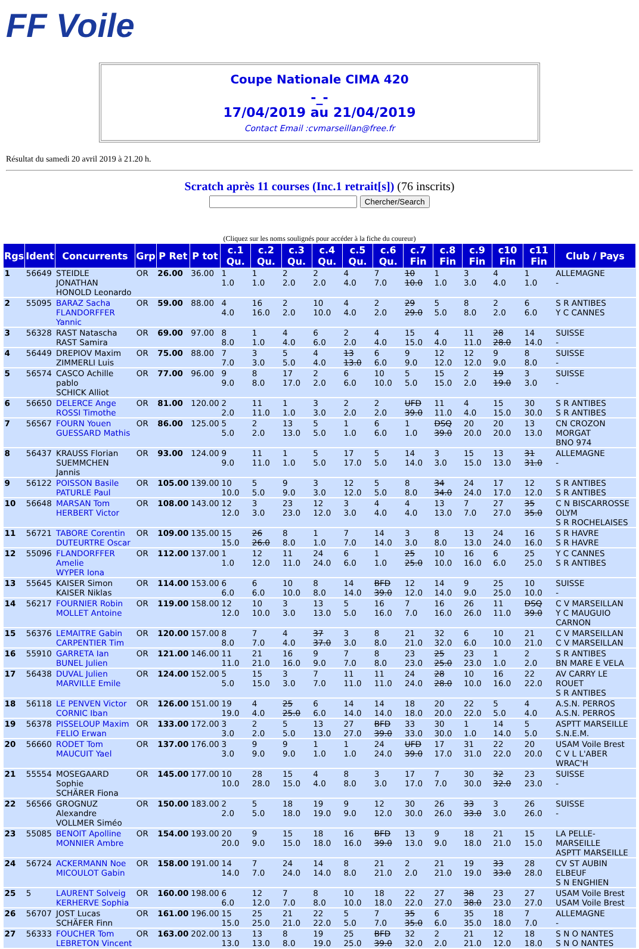FF Voile
Coupe Nationale CIMA 420
-_-
17/04/2019 au 21/04/2019
Contact Email :cvmarseillan@free.fr
Résultat du samedi 20 avril 2019 à 21.20 h.
Scratch après 11 courses (Inc.1 retrait[s]) (76 inscrits)
Chercher/Search
(Cliquez sur les noms soulignés pour accéder à la fiche du coureur)
| Rgs | Ident | Concurrents | Grp | P Ret | P tot | c.1 Qu. | c.2 Qu. | c.3 Qu. | c.4 Qu. | c.5 Qu. | c.6 Qu. | c.7 Fin | c.8 Fin | c.9 Fin | c10 Fin | c11 Fin | Club / Pays |
| --- | --- | --- | --- | --- | --- | --- | --- | --- | --- | --- | --- | --- | --- | --- | --- | --- | --- |
| 1 | 56649 | STEIDLE JONATHAN HONOLD Leonardo | OR | 26.00 | 36.00 | 1 1.0 | 1 1.0 | 2 2.0 | 2 2.0 | 4 4.0 | 7 7.0 | 10 10.0 | 1 1.0 | 3 3.0 | 4 4.0 | 1 1.0 | ALLEMAGNE - |
| 2 | 55095 | BARAZ Sacha FLANDORFFER Yannic | OR | 59.00 | 88.00 | 4 4.0 | 16 16.0 | 2 2.0 | 10 10.0 | 4 4.0 | 2 2.0 | 29 29.0 | 5 5.0 | 8 8.0 | 2 2.0 | 6 6.0 | S R ANTIBES Y C CANNES |
| 3 | 56328 | RAST Natascha RAST Samira | OR | 69.00 | 97.00 | 8 8.0 | 1 1.0 | 4 4.0 | 6 6.0 | 2 2.0 | 4 4.0 | 15 15.0 | 4 4.0 | 11 11.0 | 28 28.0 | 14 14.0 | SUISSE - |
| 4 | 56449 | DREPIOV Maxim ZIMMERLI Luis | OR | 75.00 | 88.00 | 7 7.0 | 3 3.0 | 5 5.0 | 4 4.0 | 13 13.0 | 6 6.0 | 9 9.0 | 12 12.0 | 12 12.0 | 9 9.0 | 8 8.0 | SUISSE - |
| 5 | 56574 | CASCO Achille pablo SCHICK Alliot | OR | 77.00 | 96.00 | 9 9.0 | 8 8.0 | 17 17.0 | 2 2.0 | 6 6.0 | 10 10.0 | 5 5.0 | 15 15.0 | 2 2.0 | 19 19.0 | 3 3.0 | SUISSE - |
| 6 | 56650 | DELERCE Ange ROSSI Timothe | OR | 81.00 | 120.00 | 2 2.0 | 11 11.0 | 1 1.0 | 3 3.0 | 2 2.0 | 2 2.0 | UFD 39.0 | 11 11.0 | 4 4.0 | 15 15.0 | 30 30.0 | S R ANTIBES S R ANTIBES |
| 7 | 56567 | FOURN Youen GUESSARD Mathis | OR | 86.00 | 125.00 | 5 5.0 | 2 2.0 | 13 13.0 | 5 5.0 | 1 1.0 | 6 6.0 | 1 1.0 | DSQ 39.0 | 20 20.0 | 20 20.0 | 13 13.0 | CN CROZON MORGAT BNO 974 |
| 8 | 56437 | KRAUSS Florian SUEMMCHEN Jannis | OR | 93.00 | 124.00 | 9 9.0 | 11 11.0 | 1 1.0 | 5 5.0 | 17 17.0 | 5 5.0 | 14 14.0 | 3 3.0 | 15 15.0 | 13 13.0 | 31 31.0 | ALLEMAGNE - |
| 9 | 56122 | POISSON Basile PATURLE Paul | OR | 105.00 | 139.00 | 10 10.0 | 5 5.0 | 9 9.0 | 3 3.0 | 12 12.0 | 5 5.0 | 8 8.0 | 34 34.0 | 24 24.0 | 17 17.0 | 12 12.0 | S R ANTIBES S R ANTIBES |
| 10 | 56648 | MARSAN Tom HERBERT Victor | OR | 108.00 | 143.00 | 12 12.0 | 3 3.0 | 23 23.0 | 12 12.0 | 3 3.0 | 4 4.0 | 4 4.0 | 13 13.0 | 7 7.0 | 27 27.0 | 35 35.0 | C N BISCARROSSE OLYM S R ROCHELAISES |
| 11 | 56721 | TABORE Corentin DUTEURTRE Oscar | OR | 109.00 | 135.00 | 15 15.0 | 26 26.0 | 8 8.0 | 1 1.0 | 7 7.0 | 14 14.0 | 3 3.0 | 8 8.0 | 13 13.0 | 24 24.0 | 16 16.0 | S R HAVRE S R HAVRE |
| 12 | 55096 | FLANDORFFER Amelie WYPER Iona | OR | 112.00 | 137.00 | 1 1.0 | 12 12.0 | 11 11.0 | 24 24.0 | 6 6.0 | 1 1.0 | 25 25.0 | 10 10.0 | 16 16.0 | 6 6.0 | 25 25.0 | Y C CANNES S R ANTIBES |
| 13 | 55645 | KAISER Simon KAISER Niklas | OR | 114.00 | 153.00 | 6 6.0 | 6 6.0 | 10 10.0 | 8 8.0 | 14 14.0 | BFD 39.0 | 12 12.0 | 14 14.0 | 9 9.0 | 25 25.0 | 10 10.0 | SUISSE - |
| 14 | 56217 | FOURNIER Robin MOLLET Antoine | OR | 119.00 | 158.00 | 12 12.0 | 10 10.0 | 3 3.0 | 13 13.0 | 5 5.0 | 16 16.0 | 7 7.0 | 16 16.0 | 26 26.0 | 11 11.0 | DSQ 39.0 | C V MARSEILLAN Y C MAUGUIO CARNON |
| 15 | 56376 | LEMAITRE Gabin CARPENTIER Tim | OR | 120.00 | 157.00 | 8 8.0 | 7 7.0 | 4 4.0 | 37 37.0 | 3 3.0 | 8 8.0 | 21 21.0 | 32 32.0 | 6 6.0 | 10 10.0 | 21 21.0 | C V MARSEILLAN C V MARSEILLAN |
| 16 | 55910 | GARRETA Ian BUNEL Julien | OR | 121.00 | 146.00 | 11 11.0 | 21 21.0 | 16 16.0 | 9 9.0 | 7 7.0 | 8 8.0 | 23 23.0 | 25 25.0 | 23 23.0 | 1 1.0 | 2 2.0 | S R ANTIBES BN MARE E VELA |
| 17 | 56438 | DUVAL Julien MARVILLE Emile | OR | 124.00 | 152.00 | 5 5.0 | 15 15.0 | 3 3.0 | 7 7.0 | 11 11.0 | 11 11.0 | 24 24.0 | 28 28.0 | 10 10.0 | 16 16.0 | 22 22.0 | AV CARRY LE ROUET S R ANTIBES |
| 18 | 56118 | LE PENVEN Victor CORNIC Iban | OR | 126.00 | 151.00 | 19 19.0 | 4 4.0 | 25 25.0 | 6 6.0 | 14 14.0 | 14 14.0 | 18 18.0 | 20 20.0 | 22 22.0 | 5 5.0 | 4 4.0 | A.S.N. PERROS A.S.N. PERROS |
| 19 | 56378 | PISSELOUP Maxim FELIO Erwan | OR | 133.00 | 172.00 | 3 3.0 | 2 2.0 | 5 5.0 | 13 13.0 | 27 27.0 | BFD 39.0 | 33 33.0 | 30 30.0 | 1 1.0 | 14 14.0 | 5 5.0 | ASPTT MARSEILLE S.N.E.M. |
| 20 | 56660 | RODET Tom MAUCUIT Yael | OR | 137.00 | 176.00 | 3 3.0 | 9 9.0 | 9 9.0 | 1 1.0 | 1 1.0 | 24 24.0 | UFD 39.0 | 17 17.0 | 31 31.0 | 22 22.0 | 20 20.0 | USAM Voile Brest C V L L'ABER WRAC'H |
| 21 | 55554 | MOSEGAARD Sophie SCHÄRER Fiona | OR | 145.00 | 177.00 | 10 10.0 | 28 28.0 | 15 15.0 | 4 4.0 | 8 8.0 | 3 3.0 | 17 17.0 | 7 7.0 | 30 30.0 | 32 32.0 | 23 23.0 | SUISSE - |
| 22 | 56566 | GROGNUZ Alexandre VOLLMER Siméo | OR | 150.00 | 183.00 | 2 2.0 | 5 5.0 | 18 18.0 | 19 19.0 | 9 9.0 | 12 12.0 | 30 30.0 | 26 26.0 | 33 33.0 | 3 3.0 | 26 26.0 | SUISSE - |
| 23 | 55085 | BENOIT Apolline MONNIER Ambre | OR | 154.00 | 193.00 | 20 20.0 | 9 9.0 | 15 15.0 | 18 18.0 | 16 16.0 | BFD 39.0 | 13 13.0 | 9 9.0 | 18 18.0 | 21 21.0 | 15 15.0 | LA PELLE-MARSEILLE ASPTT MARSEILLE |
| 24 | 56724 | ACKERMANN Noe MICOULOT Gabin | OR | 158.00 | 191.00 | 14 14.0 | 7 7.0 | 24 24.0 | 14 14.0 | 8 8.0 | 21 21.0 | 2 2.0 | 21 21.0 | 19 19.0 | 33 33.0 | 28 28.0 | CV ST AUBIN ELBEUF S N ENGHIEN |
| 25 | 5 | LAURENT Solveig KERHERVE Sophia | OR | 160.00 | 198.00 | 6 6.0 | 12 12.0 | 7 7.0 | 8 8.0 | 10 10.0 | 18 18.0 | 22 22.0 | 27 27.0 | 38 38.0 | 23 23.0 | 27 27.0 | USAM Voile Brest USAM Voile Brest |
| 26 | 56707 | JOST Lucas SCHÄFER Finn | OR | 161.00 | 196.00 | 15 15.0 | 25 25.0 | 21 21.0 | 22 22.0 | 5 5.0 | 7 7.0 | 35 35.0 | 6 6.0 | 35 35.0 | 18 18.0 | 7 7.0 | ALLEMAGNE - |
| 27 | 56333 | FOUCHER Tom LEBRETON Vincent | OR | 163.00 | 202.00 | 13 13.0 | 13 13.0 | 8 8.0 | 19 19.0 | 25 25.0 | BFD 39.0 | 32 32.0 | 2 2.0 | 21 21.0 | 12 12.0 | 18 18.0 | S N O NANTES S N O NANTES |